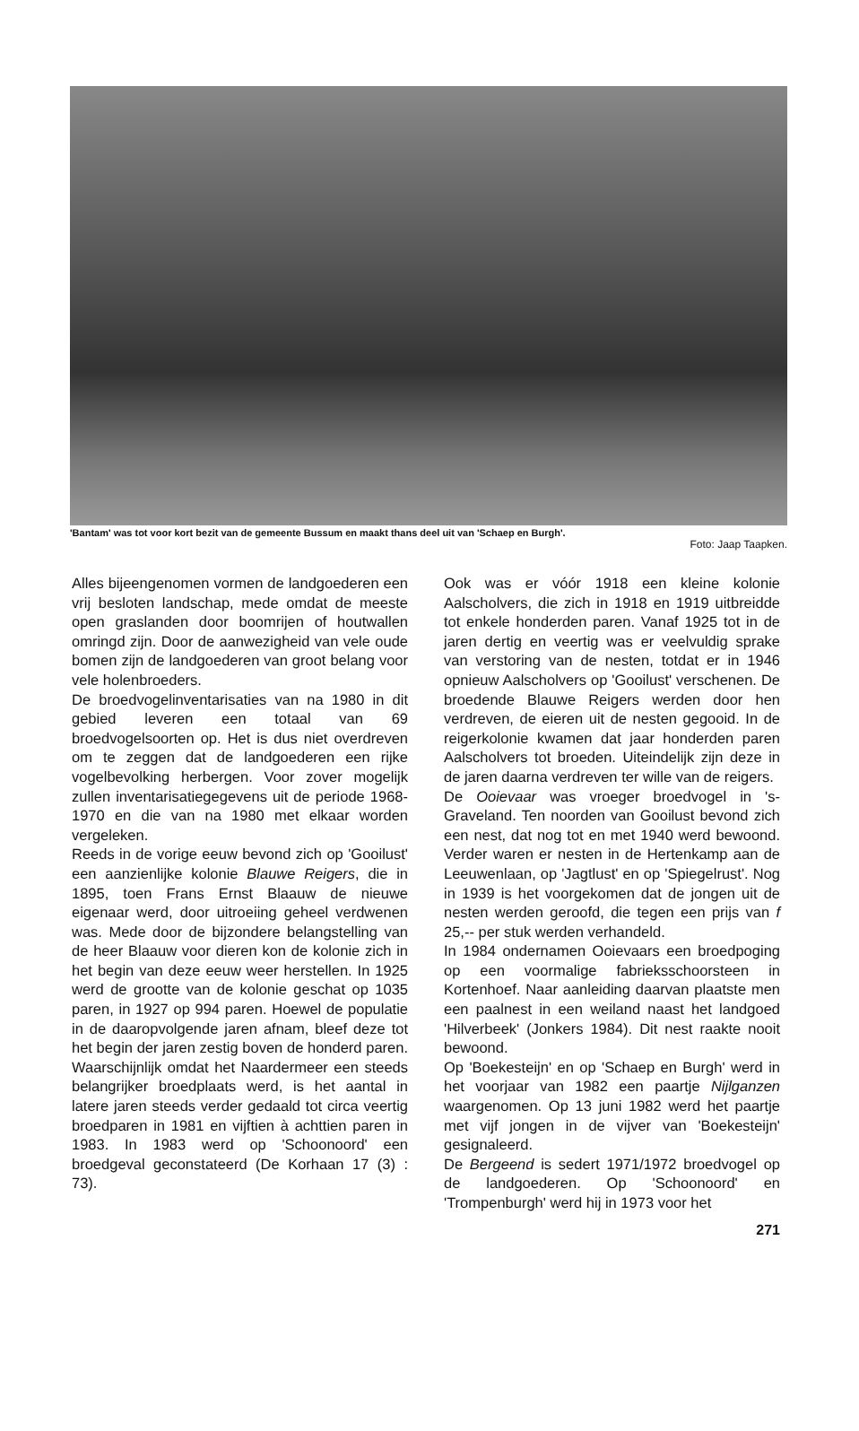'Bantam' was tot voor kort bezit van de gemeente Bussum en maakt thans deel uit van 'Schaep en Burgh'.
Foto: Jaap Taapken.
Alles bijeengenomen vormen de landgoederen een vrij besloten landschap, mede omdat de meeste open graslanden door boomrijen of houtwallen omringd zijn. Door de aanwezigheid van vele oude bomen zijn de landgoederen van groot belang voor vele holenbroeders.
De broedvogelinventarisaties van na 1980 in dit gebied leveren een totaal van 69 broedvogelsoorten op. Het is dus niet overdreven om te zeggen dat de landgoederen een rijke vogelbevolking herbergen. Voor zover mogelijk zullen inventarisatiegegevens uit de periode 1968-1970 en die van na 1980 met elkaar worden vergeleken.
Reeds in de vorige eeuw bevond zich op 'Gooilust' een aanzienlijke kolonie Blauwe Reigers, die in 1895, toen Frans Ernst Blaauw de nieuwe eigenaar werd, door uitroeiing geheel verdwenen was. Mede door de bijzondere belangstelling van de heer Blaauw voor dieren kon de kolonie zich in het begin van deze eeuw weer herstellen. In 1925 werd de grootte van de kolonie geschat op 1035 paren, in 1927 op 994 paren. Hoewel de populatie in de daaropvolgende jaren afnam, bleef deze tot het begin der jaren zestig boven de honderd paren. Waarschijnlijk omdat het Naardermeer een steeds belangrijker broedplaats werd, is het aantal in latere jaren steeds verder gedaald tot circa veertig broedparen in 1981 en vijftien à achttien paren in 1983. In 1983 werd op 'Schoonoord' een broedgeval geconstateerd (De Korhaan 17 (3) : 73).
Ook was er vóór 1918 een kleine kolonie Aalscholvers, die zich in 1918 en 1919 uitbreidde tot enkele honderden paren. Vanaf 1925 tot in de jaren dertig en veertig was er veelvuldig sprake van verstoring van de nesten, totdat er in 1946 opnieuw Aalscholvers op 'Gooilust' verschenen. De broedende Blauwe Reigers werden door hen verdreven, de eieren uit de nesten gegooid. In de reigerkolonie kwamen dat jaar honderden paren Aalscholvers tot broeden. Uiteindelijk zijn deze in de jaren daarna verdreven ter wille van de reigers.
De Ooievaar was vroeger broedvogel in 's-Graveland. Ten noorden van Gooilust bevond zich een nest, dat nog tot en met 1940 werd bewoond. Verder waren er nesten in de Hertenkamp aan de Leeuwenlaan, op 'Jagtlust' en op 'Spiegelrust'. Nog in 1939 is het voorgekomen dat de jongen uit de nesten werden geroofd, die tegen een prijs van f 25,-- per stuk werden verhandeld.
In 1984 ondernamen Ooievaars een broedpoging op een voormalige fabrieksschoorsteen in Kortenhoef. Naar aanleiding daarvan plaatste men een paalnest in een weiland naast het landgoed 'Hilverbeek' (Jonkers 1984). Dit nest raakte nooit bewoond.
Op 'Boekesteijn' en op 'Schaep en Burgh' werd in het voorjaar van 1982 een paartje Nijlganzen waargenomen. Op 13 juni 1982 werd het paartje met vijf jongen in de vijver van 'Boekesteijn' gesignaleerd.
De Bergeend is sedert 1971/1972 broedvogel op de landgoederen. Op 'Schoonoord' en 'Trompenburgh' werd hij in 1973 voor het
271